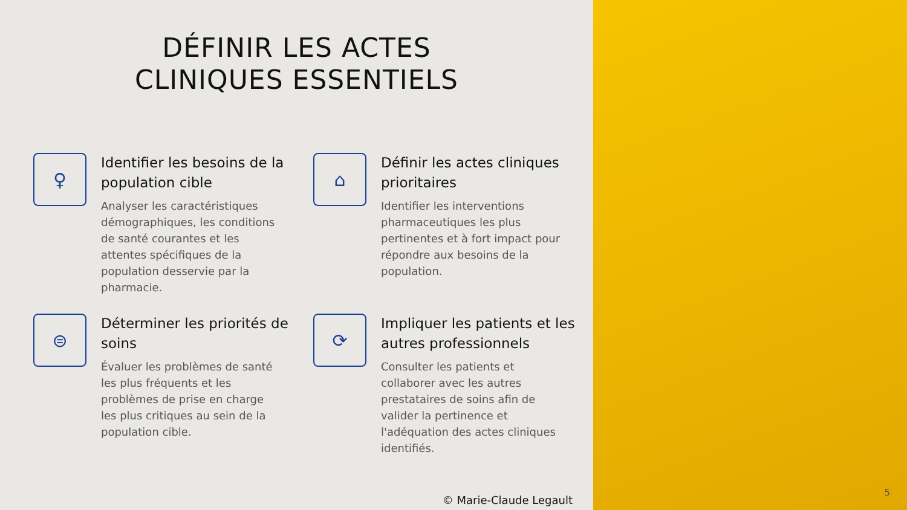DÉFINIR LES ACTES
CLINIQUES ESSENTIELS
♀
Identifier les besoins de la population cible
Analyser les caractéristiques démographiques, les conditions de santé courantes et les attentes spécifiques de la population desservie par la pharmacie.
⌂
Définir les actes cliniques prioritaires
Identifier les interventions pharmaceutiques les plus pertinentes et à fort impact pour répondre aux besoins de la population.
⊜
Déterminer les priorités de soins
Évaluer les problèmes de santé les plus fréquents et les problèmes de prise en charge les plus critiques au sein de la population cible.
⟳
Impliquer les patients et les autres professionnels
Consulter les patients et collaborer avec les autres prestataires de soins afin de valider la pertinence et l'adéquation des actes cliniques identifiés.
© Marie-Claude Legault
5